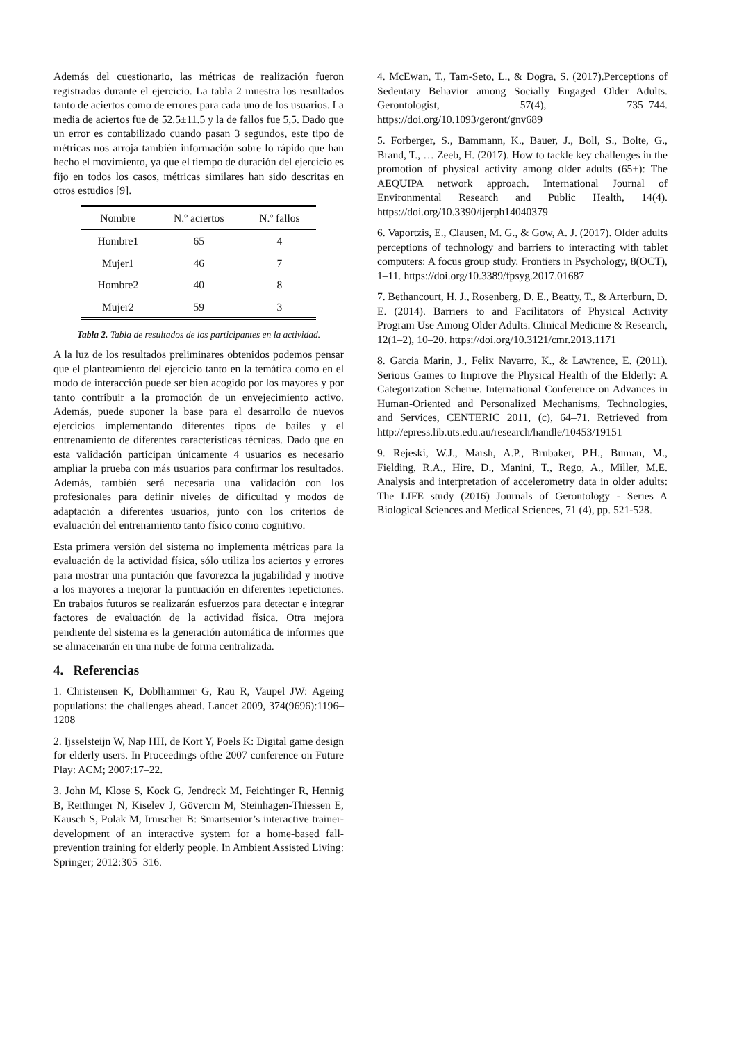Además del cuestionario, las métricas de realización fueron registradas durante el ejercicio. La tabla 2 muestra los resultados tanto de aciertos como de errores para cada uno de los usuarios. La media de aciertos fue de 52.5±11.5 y la de fallos fue 5,5. Dado que un error es contabilizado cuando pasan 3 segundos, este tipo de métricas nos arroja también información sobre lo rápido que han hecho el movimiento, ya que el tiempo de duración del ejercicio es fijo en todos los casos, métricas similares han sido descritas en otros estudios [9].
| Nombre | N.º aciertos | N.º fallos |
| --- | --- | --- |
| Hombre1 | 65 | 4 |
| Mujer1 | 46 | 7 |
| Hombre2 | 40 | 8 |
| Mujer2 | 59 | 3 |
Tabla 2. Tabla de resultados de los participantes en la actividad.
A la luz de los resultados preliminares obtenidos podemos pensar que el planteamiento del ejercicio tanto en la temática como en el modo de interacción puede ser bien acogido por los mayores y por tanto contribuir a la promoción de un envejecimiento activo. Además, puede suponer la base para el desarrollo de nuevos ejercicios implementando diferentes tipos de bailes y el entrenamiento de diferentes características técnicas. Dado que en esta validación participan únicamente 4 usuarios es necesario ampliar la prueba con más usuarios para confirmar los resultados. Además, también será necesaria una validación con los profesionales para definir niveles de dificultad y modos de adaptación a diferentes usuarios, junto con los criterios de evaluación del entrenamiento tanto físico como cognitivo.
Esta primera versión del sistema no implementa métricas para la evaluación de la actividad física, sólo utiliza los aciertos y errores para mostrar una puntación que favorezca la jugabilidad y motive a los mayores a mejorar la puntuación en diferentes repeticiones. En trabajos futuros se realizarán esfuerzos para detectar e integrar factores de evaluación de la actividad física. Otra mejora pendiente del sistema es la generación automática de informes que se almacenarán en una nube de forma centralizada.
4. Referencias
1. Christensen K, Doblhammer G, Rau R, Vaupel JW: Ageing populations: the challenges ahead. Lancet 2009, 374(9696):1196–1208
2. Ijsselsteijn W, Nap HH, de Kort Y, Poels K: Digital game design for elderly users. In Proceedings ofthe 2007 conference on Future Play: ACM; 2007:17–22.
3. John M, Klose S, Kock G, Jendreck M, Feichtinger R, Hennig B, Reithinger N, Kiselev J, Gövercin M, Steinhagen-Thiessen E, Kausch S, Polak M, Irmscher B: Smartsenior’s interactive trainer-development of an interactive system for a home-based fall-prevention training for elderly people. In Ambient Assisted Living: Springer; 2012:305–316.
4. McEwan, T., Tam-Seto, L., & Dogra, S. (2017).Perceptions of Sedentary Behavior among Socially Engaged Older Adults. Gerontologist, 57(4), 735–744. https://doi.org/10.1093/geront/gnv689
5. Forberger, S., Bammann, K., Bauer, J., Boll, S., Bolte, G., Brand, T., … Zeeb, H. (2017). How to tackle key challenges in the promotion of physical activity among older adults (65+): The AEQUIPA network approach. International Journal of Environmental Research and Public Health, 14(4). https://doi.org/10.3390/ijerph14040379
6. Vaportzis, E., Clausen, M. G., & Gow, A. J. (2017). Older adults perceptions of technology and barriers to interacting with tablet computers: A focus group study. Frontiers in Psychology, 8(OCT), 1–11. https://doi.org/10.3389/fpsyg.2017.01687
7. Bethancourt, H. J., Rosenberg, D. E., Beatty, T., & Arterburn, D. E. (2014). Barriers to and Facilitators of Physical Activity Program Use Among Older Adults. Clinical Medicine & Research, 12(1–2), 10–20. https://doi.org/10.3121/cmr.2013.1171
8. Garcia Marin, J., Felix Navarro, K., & Lawrence, E. (2011). Serious Games to Improve the Physical Health of the Elderly: A Categorization Scheme. International Conference on Advances in Human-Oriented and Personalized Mechanisms, Technologies, and Services, CENTERIC 2011, (c), 64–71. Retrieved from http://epress.lib.uts.edu.au/research/handle/10453/19151
9. Rejeski, W.J., Marsh, A.P., Brubaker, P.H., Buman, M., Fielding, R.A., Hire, D., Manini, T., Rego, A., Miller, M.E. Analysis and interpretation of accelerometry data in older adults: The LIFE study (2016) Journals of Gerontology - Series A Biological Sciences and Medical Sciences, 71 (4), pp. 521-528.